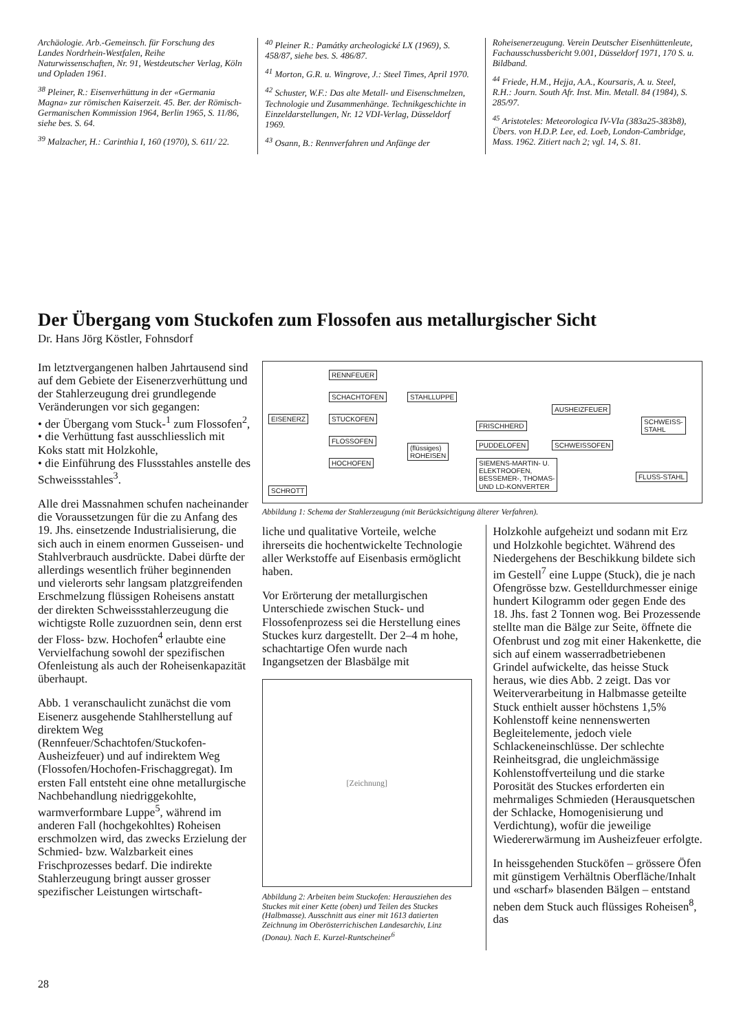Archäologie. Arb.-Gemeinsch. für Forschung des Landes Nordrhein-Westfalen, Reihe Naturwissenschaften, Nr. 91, Westdeutscher Verlag, Köln und Opladen 1961.
<sup>38</sup> Pleiner, R.: Eisenverhüttung in der «Germania Magna» zur römischen Kaiserzeit. 45. Ber. der Römisch-Germanischen Kommission 1964, Berlin 1965, S. 11/86, siehe bes. S. 64.
<sup>39</sup> Malzacher, H.: Carinthia I, 160 (1970), S. 611/ 22.
<sup>40</sup> Pleiner R.: Památky archeologické LX (1969), S. 458/87, siehe bes. S. 486/87.
<sup>41</sup> Morton, G.R. u. Wingrove, J.: Steel Times, April 1970.
<sup>42</sup> Schuster, W.F.: Das alte Metall- und Eisenschmelzen, Technologie und Zusammenhänge. Technikgeschichte in Einzeldarstellungen, Nr. 12 VDI-Verlag, Düsseldorf 1969.
<sup>43</sup> Osann, B.: Rennverfahren und Anfänge der
Roheisenerzeugung. Verein Deutscher Eisenhüttenleute, Fachausschussbericht 9.001, Düsseldorf 1971, 170 S. u. Bildband.
<sup>44</sup> Friede, H.M., Hejja, A.A., Koursaris, A. u. Steel, R.H.: Journ. South Afr. Inst. Min. Metall. 84 (1984), S. 285/97.
<sup>45</sup> Aristoteles: Meteorologica IV-VIa (383a25-383b8), Übers. von H.D.P. Lee, ed. Loeb, London-Cambridge, Mass. 1962. Zitiert nach 2; vgl. 14, S. 81.
Der Übergang vom Stuckofen zum Flossofen aus metallurgischer Sicht
Dr. Hans Jörg Köstler, Fohnsdorf
Im letztvergangenen halben Jahrtausend sind auf dem Gebiete der Eisenerzverhüttung und der Stahlerzeugung drei grundlegende Veränderungen vor sich gegangen:
• der Übergang vom Stuck-<sup>1</sup> zum Flossofen<sup>2</sup>,
• die Verhüttung fast ausschliesslich mit Koks statt mit Holzkohle,
• die Einführung des Flussstahles anstelle des Schweissstahles<sup>3</sup>.
Alle drei Massnahmen schufen nacheinander die Voraussetzungen für die zu Anfang des 19. Jhs. einsetzende Industrialisierung, die sich auch in einem enormen Gusseisen- und Stahlverbrauch ausdrückte. Dabei dürfte der allerdings wesentlich früher beginnenden und vielerorts sehr langsam platzgreifenden Erschmelzung flüssigen Roheisens anstatt der direkten Schweissstahlerzeugung die wichtigste Rolle zuzuordnen sein, denn erst der Floss- bzw. Hochofen<sup>4</sup> erlaubte eine Vervielfachung sowohl der spezifischen Ofenleistung als auch der Roheisenkapazität überhaupt.
Abb. 1 veranschaulicht zunächst die vom Eisenerz ausgehende Stahlherstellung auf direktem Weg (Rennfeuer/Schachtofen/Stuckofen-Ausheizfeuer) und auf indirektem Weg (Flossofen/Hochofen-Frischaggregat). Im ersten Fall entsteht eine ohne metallurgische Nachbehandlung niedriggekohlte, warmverformbare Luppe<sup>5</sup>, während im anderen Fall (hochgekohltes) Roheisen erschmolzen wird, das zwecks Erzielung der Schmied- bzw. Walzbarkeit eines Frischprozesses bedarf. Die indirekte Stahlerzeugung bringt ausser grosser spezifischer Leistungen wirtschaft-
RENNFEUER
SCHACHTOFEN STAHLLUPPE
AUSHEIZFEUER
EISENERZ STUCKOFEN
FRISCHHERD
SCHWEISS-
STAHL
FLOSSOFEN
(flüssiges)
ROHEISEN
PUDDELOFEN SCHWEISSOFEN
HOCHOFEN SIEMENS-MARTIN- U.
ELEKTROOFEN,
BESSEMER-, THOMAS-
UND LD-KONVERTER
FLUSS-STAHL
SCHROTT
Abbildung 1: Schema der Stahlerzeugung (mit Berücksichtigung älterer Verfahren).
liche und qualitative Vorteile, welche ihrerseits die hochentwickelte Technologie aller Werkstoffe auf Eisenbasis ermöglicht haben.
Vor Erörterung der metallurgischen Unterschiede zwischen Stuck- und Flossofenprozess sei die Herstellung eines Stuckes kurz dargestellt. Der 2–4 m hohe, schachtartige Ofen wurde nach Ingangsetzen der Blasbälge mit
[Zeichnung]
Abbildung 2: Arbeiten beim Stuckofen: Herausziehen des Stuckes mit einer Kette (oben) und Teilen des Stuckes (Halbmasse). Ausschnitt aus einer mit 1613 datierten Zeichnung im Oberösterrichischen Landesarchiv, Linz (Donau). Nach E. Kurzel-Runtscheiner<sup>6</sup>
Holzkohle aufgeheizt und sodann mit Erz und Holzkohle begichtet. Während des Niedergehens der Beschikkung bildete sich im Gestell<sup>7</sup> eine Luppe (Stuck), die je nach Ofengrösse bzw. Gestelldurchmesser einige hundert Kilogramm oder gegen Ende des 18. Jhs. fast 2 Tonnen wog. Bei Prozessende stellte man die Bälge zur Seite, öffnete die Ofenbrust und zog mit einer Hakenkette, die sich auf einem wasserradbetriebenen Grindel aufwickelte, das heisse Stuck heraus, wie dies Abb. 2 zeigt. Das vor Weiterverarbeitung in Halbmasse geteilte Stuck enthielt ausser höchstens 1,5% Kohlenstoff keine nennenswerten Begleitelemente, jedoch viele Schlackeneinschlüsse. Der schlechte Reinheitsgrad, die ungleichmässige Kohlenstoffverteilung und die starke Porosität des Stuckes erforderten ein mehrmaliges Schmieden (Herausquetschen der Schlacke, Homogenisierung und Verdichtung), wofür die jeweilige Wiedererwärmung im Ausheizfeuer erfolgte.
In heissgehenden Stucköfen – grössere Öfen mit günstigem Verhältnis Oberfläche/Inhalt und «scharf» blasenden Bälgen – entstand neben dem Stuck auch flüssiges Roheisen<sup>8</sup>, das
28